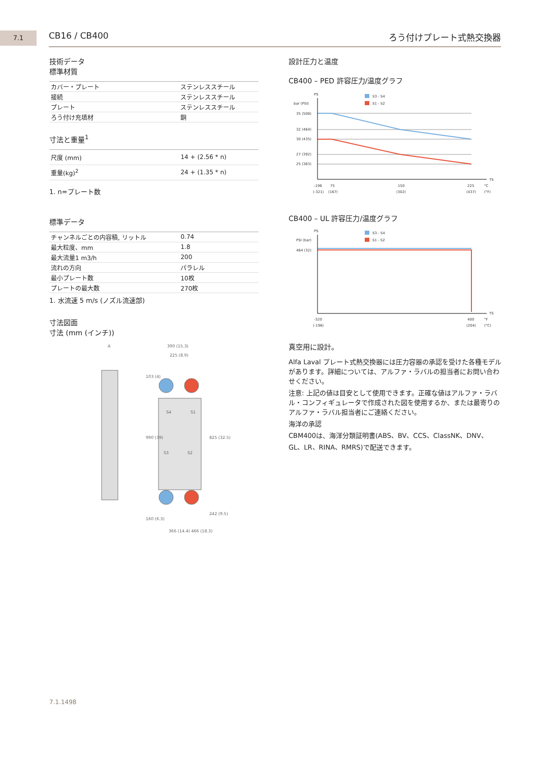7.1 CB16 / CB400 ろう付けプレート式熱交換器
技術データ
標準材質
| カバー・プレート | ステンレススチール |
| 接続 | ステンレススチール |
| プレート | ステンレススチール |
| ろう付け充填材 | 銅 |
寸法と重量<sup>1</sup>
| 尺度 (mm) | 14 + (2.56 * n) |
| 重量(kg)<sup>2</sup> | 24 + (1.35 * n) |
1. n=プレート数
標準データ
| チャンネルごとの内容積, リットル | 0.74 |
| 最大粒度、mm | 1.8 |
| 最大流量1 m3/h | 200 |
| 流れの方向 | パラレル |
| 最小プレート数 | 10枚 |
| プレートの最大数 | 270枚 |
1. 水流速 5 m/s (ノズル流速部)
寸法図面
寸法 (mm (インチ))
A
390 (15.3)
225 (8.9)
S4
S1
S3
S2
103 (4)
990 (39)
825 (32.5)
160 (6.3)
242 (9.5)
366 (14.4) 466 (18.3)
設計圧力と温度
CB400 – PED 許容圧力/温度グラフ
PS
bar (PSI)
S3 - S4
S1 - S2
35 (508)
32 (464)
30 (435)
27 (392)
25 (363)
TS
-196
75
150
225
°C
(-321)
(167)
(302)
(437)
(°F)
CB400 – UL 許容圧力/温度グラフ
PS
PSI (bar)
S3 - S4
S1 - S2
464 (32)
TS
-320
400
°F
(-196)
(204)
(°C)
真空用に設計。
Alfa Laval プレート式熱交換器には圧力容器の承認を受けた各種モデルがあります。詳細については、アルファ・ラバルの担当者にお問い合わせください。
注意: 上記の値は目安として使用できます。正確な値はアルファ・ラバル・コンフィギュレータで作成された図を使用するか、または最寄りのアルファ・ラバル担当者にご連絡ください。
海洋の承認
CBM400は、海洋分類証明書(ABS、BV、CCS、ClassNK、DNV、GL、LR、RINA、RMRS)で配送できます。
7.1.1498